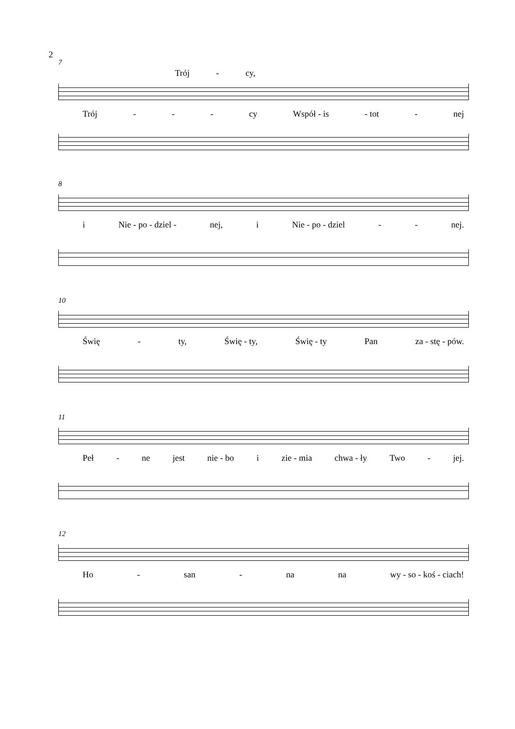2
7
Trój - cy,
Trój - - - cy Współ - is - tot - nej
8
i Nie - po - dziel - nej, i Nie - po - dziel - - nej.
10
Świę - ty, Świę - ty, Świę - ty Pan za - stę - pów.
11
Peł - ne jest nie - bo i zie - mia chwa - ły Two - jej.
12
Ho - san - na na wy - so - koś - ciach!